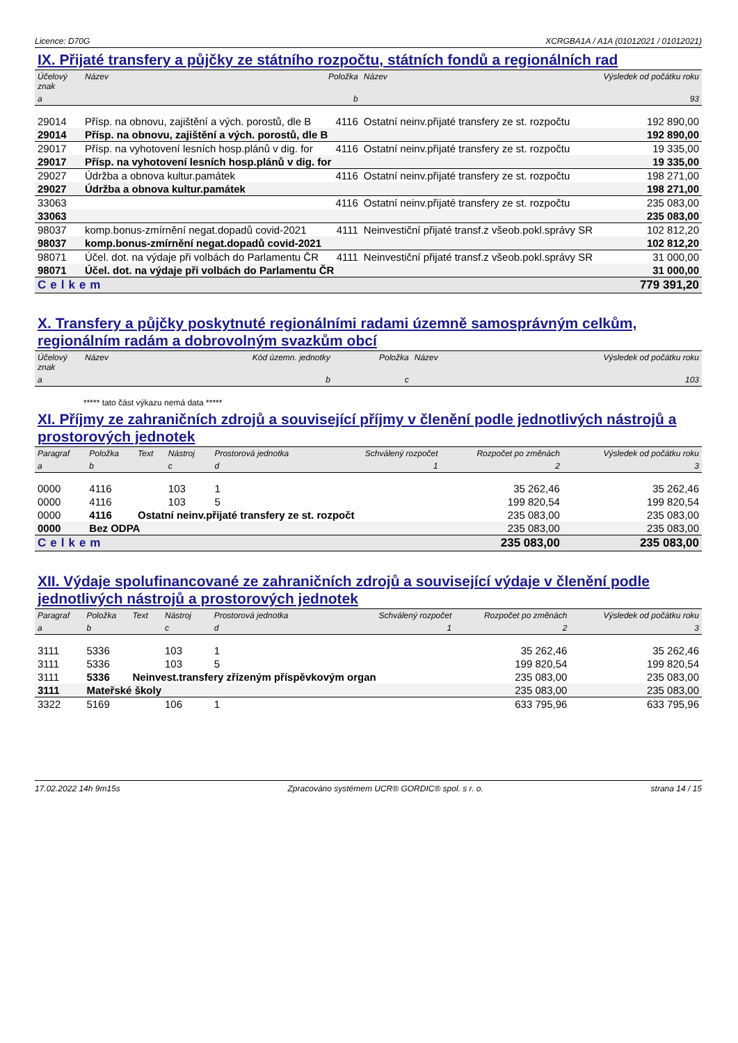Licence: D70G XCRGBA1A / A1A (01012021 / 01012021)
IX. Přijaté transfery a půjčky ze státního rozpočtu, státních fondů a regionálních rad
| Účelový znak | Název | Položka | Název | Výsledek od počátku roku |
| --- | --- | --- | --- | --- |
| a | | b | | 93 |
| 29014 | Přísp. na obnovu, zajištění a vých. porostů, dle B | 4116 | Ostatní neinv.přijaté transfery ze st. rozpočtu | 192 890,00 |
| 29014 | Přísp. na obnovu, zajištění a vých. porostů, dle B | | | 192 890,00 |
| 29017 | Přísp. na vyhotovení lesních hosp.plánů v dig. for | 4116 | Ostatní neinv.přijaté transfery ze st. rozpočtu | 19 335,00 |
| 29017 | Přísp. na vyhotovení lesních hosp.plánů v dig. for | | | 19 335,00 |
| 29027 | Údržba a obnova kultur.památek | 4116 | Ostatní neinv.přijaté transfery ze st. rozpočtu | 198 271,00 |
| 29027 | Údržba a obnova kultur.památek | | | 198 271,00 |
| 33063 | | 4116 | Ostatní neinv.přijaté transfery ze st. rozpočtu | 235 083,00 |
| 33063 | | | | 235 083,00 |
| 98037 | komp.bonus-zmírnění negat.dopadů covid-2021 | 4111 | Neinvestiční přijaté transf.z všeob.pokl.správy SR | 102 812,20 |
| 98037 | komp.bonus-zmírnění negat.dopadů covid-2021 | | | 102 812,20 |
| 98071 | Účel. dot. na výdaje při volbách do Parlamentu ČR | 4111 | Neinvestiční přijaté transf.z všeob.pokl.správy SR | 31 000,00 |
| 98071 | Účel. dot. na výdaje při volbách do Parlamentu ČR | | | 31 000,00 |
| Celkem | | | | 779 391,20 |
X. Transfery a půjčky poskytnuté regionálními radami územně samosprávným celkům, regionálním radám a dobrovolným svazkům obcí
| Účelový znak | Název | Kód územn. jednotky | Položka | Název | Výsledek od počátku roku |
| --- | --- | --- | --- | --- | --- |
| a | | b | c | | 103 |
***** tato část výkazu nemá data *****
XI. Příjmy ze zahraničních zdrojů a související příjmy v členění podle jednotlivých nástrojů a prostorových jednotek
| Paragraf | Položka | Text | Nástroj | Prostorová jednotka | Schválený rozpočet | Rozpočet po změnách | Výsledek od počátku roku |
| --- | --- | --- | --- | --- | --- | --- | --- |
| a | b | | c | d | 1 | 2 | 3 |
| 0000 | 4116 | | 103 | 1 | | 35 262,46 | 35 262,46 |
| 0000 | 4116 | | 103 | 5 | | 199 820,54 | 199 820,54 |
| 0000 | 4116 | Ostatní neinv.přijaté transfery ze st. rozpočt | | | | 235 083,00 | 235 083,00 |
| 0000 | Bez ODPA | | | | | 235 083,00 | 235 083,00 |
| Celkem | | | | | | 235 083,00 | 235 083,00 |
XII. Výdaje spolufinancované ze zahraničních zdrojů a související výdaje v členění podle jednotlivých nástrojů a prostorových jednotek
| Paragraf | Položka | Text | Nástroj | Prostorová jednotka | Schválený rozpočet | Rozpočet po změnách | Výsledek od počátku roku |
| --- | --- | --- | --- | --- | --- | --- | --- |
| a | b | | c | d | 1 | 2 | 3 |
| 3111 | 5336 | | 103 | 1 | | 35 262,46 | 35 262,46 |
| 3111 | 5336 | | 103 | 5 | | 199 820,54 | 199 820,54 |
| 3111 | 5336 | Neinvest.transfery zřízeným příspěvkovým organ | | | | 235 083,00 | 235 083,00 |
| 3111 | Mateřské školy | | | | | 235 083,00 | 235 083,00 |
| 3322 | 5169 | | 106 | 1 | | 633 795,96 | 633 795,96 |
17.02.2022 14h 9m15s Zpracováno systémem UCR® GORDIC® spol. s r. o. strana 14 / 15